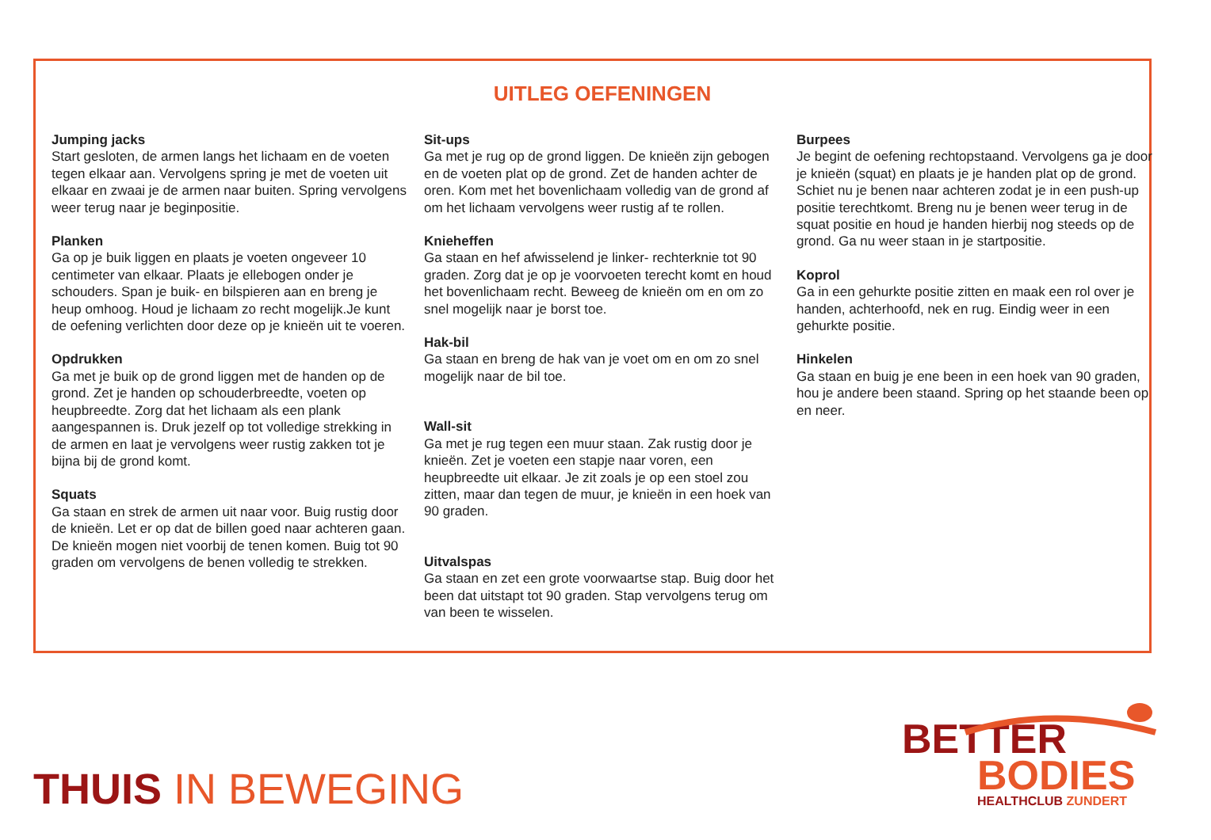UITLEG OEFENINGEN
Jumping jacks
Start gesloten, de armen langs het lichaam en de voeten tegen elkaar aan. Vervolgens spring je met de voeten uit elkaar en zwaai je de armen naar buiten. Spring vervolgens weer terug naar je beginpositie.
Planken
Ga op je buik liggen en plaats je voeten ongeveer 10 centimeter van elkaar. Plaats je ellebogen onder je schouders. Span je buik- en bilspieren aan en breng je heup omhoog. Houd je lichaam zo recht mogelijk.Je kunt de oefening verlichten door deze op je knieën uit te voeren.
Opdrukken
Ga met je buik op de grond liggen met de handen op de grond. Zet je handen op schouderbreedte, voeten op heupbreedte. Zorg dat het lichaam als een plank aangespannen is. Druk jezelf op tot volledige strekking in de armen en laat je vervolgens weer rustig zakken tot je bijna bij de grond komt.
Squats
Ga staan en strek de armen uit naar voor. Buig rustig door de knieën. Let er op dat de billen goed naar achteren gaan. De knieën mogen niet voorbij de tenen komen. Buig tot 90 graden om vervolgens de benen volledig te strekken.
Sit-ups
Ga met je rug op de grond liggen. De knieën zijn gebogen en de voeten plat op de grond. Zet de handen achter de oren. Kom met het bovenlichaam volledig van de grond af om het lichaam vervolgens weer rustig af te rollen.
Knieheffen
Ga staan en hef afwisselend je linker- rechterknie tot 90 graden. Zorg dat je op je voorvoeten terecht komt en houd het bovenlichaam recht. Beweeg de knieën om en om zo snel mogelijk naar je borst toe.
Hak-bil
Ga staan en breng de hak van je voet om en om zo snel mogelijk naar de bil toe.
Wall-sit
Ga met je rug tegen een muur staan. Zak rustig door je knieën. Zet je voeten een stapje naar voren, een heupbreedte uit elkaar. Je zit zoals je op een stoel zou zitten, maar dan tegen de muur, je knieën in een hoek van 90 graden.
Uitvalspas
Ga staan en zet een grote voorwaartse stap. Buig door het been dat uitstapt tot 90 graden. Stap vervolgens terug om van been te wisselen.
Burpees
Je begint de oefening rechtopstaand. Vervolgens ga je door je knieën (squat) en plaats je je handen plat op de grond. Schiet nu je benen naar achteren zodat je in een push-up positie terechtkomt. Breng nu je benen weer terug in de squat positie en houd je handen hierbij nog steeds op de grond. Ga nu weer staan in je startpositie.
Koprol
Ga in een gehurkte positie zitten en maak een rol over je handen, achterhoofd, nek en rug. Eindig weer in een gehurkte positie.
Hinkelen
Ga staan en buig je ene been in een hoek van 90 graden, hou je andere been staand. Spring op het staande been op en neer.
THUIS IN BEWEGING
BETTER
BODIES
HEALTHCLUB ZUNDERT